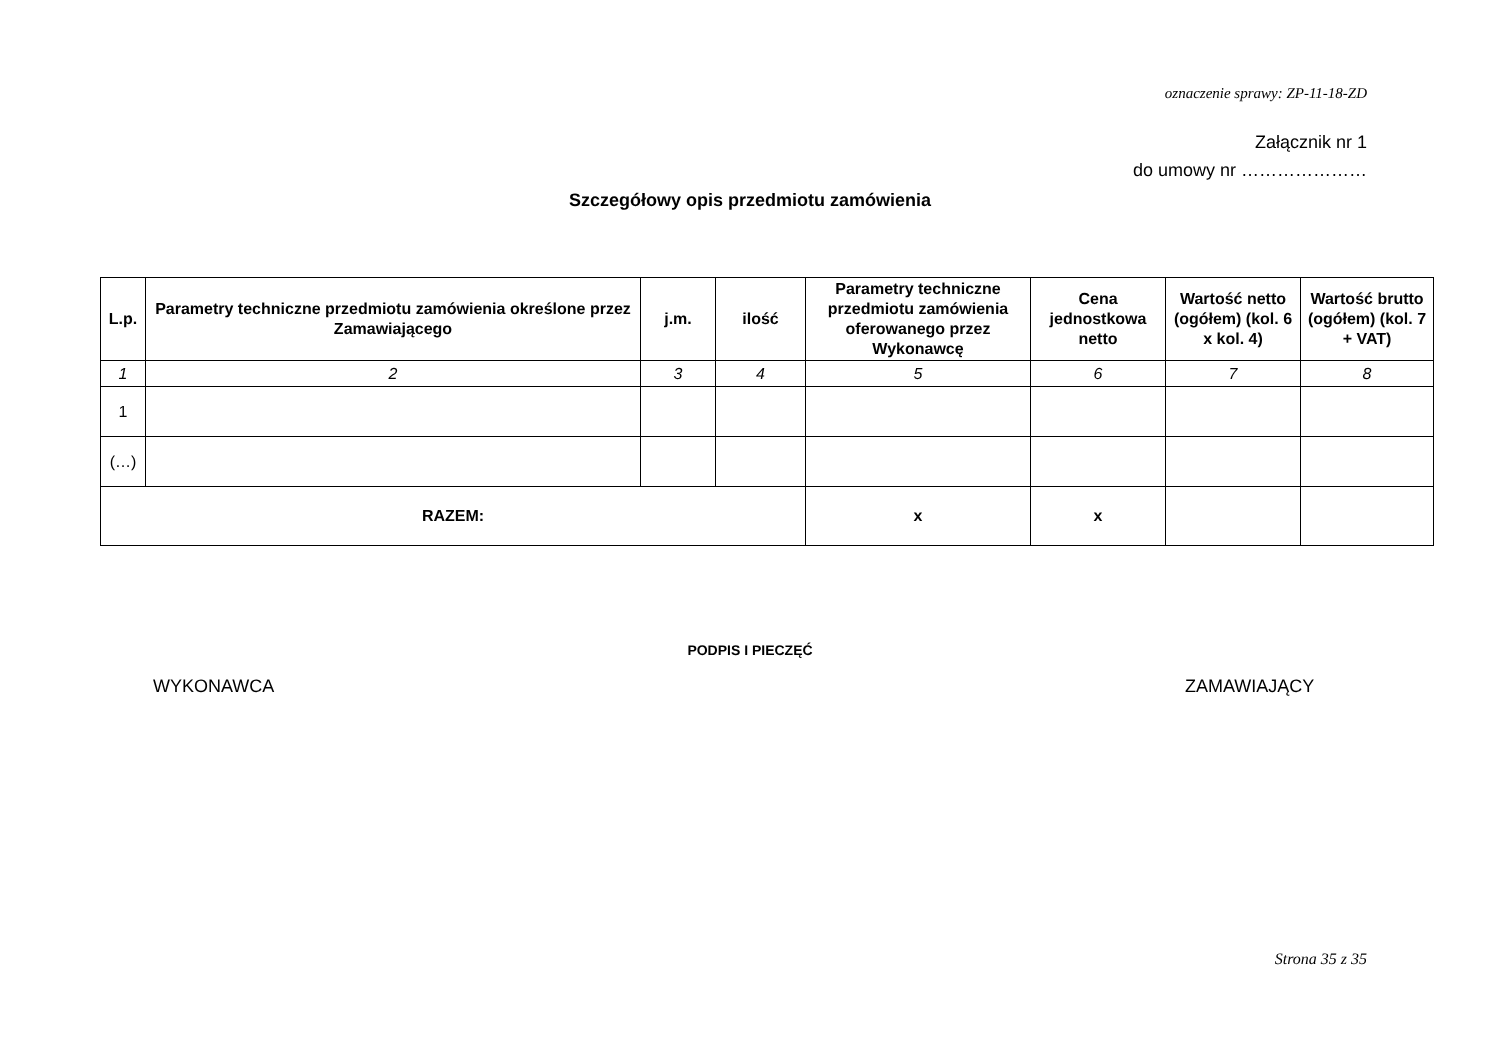oznaczenie sprawy: ZP-11-18-ZD
Załącznik nr 1
do umowy nr …………………
Szczegółowy opis przedmiotu zamówienia
| L.p. | Parametry techniczne przedmiotu zamówienia określone przez Zamawiającego | j.m. | ilość | Parametry techniczne przedmiotu zamówienia oferowanego przez Wykonawcę | Cena jednostkowa netto | Wartość netto (ogółem) (kol. 6 x kol. 4) | Wartość brutto (ogółem) (kol. 7 + VAT) |
| --- | --- | --- | --- | --- | --- | --- | --- |
| 1 | 2 | 3 | 4 | 5 | 6 | 7 | 8 |
| 1 | | | | | | | |
| (…) | | | | | | | |
| RAZEM: | | | | x | x | | |
PODPIS I PIECZĘĆ
WYKONAWCA ZAMAWIAJĄCY
Strona 35 z 35